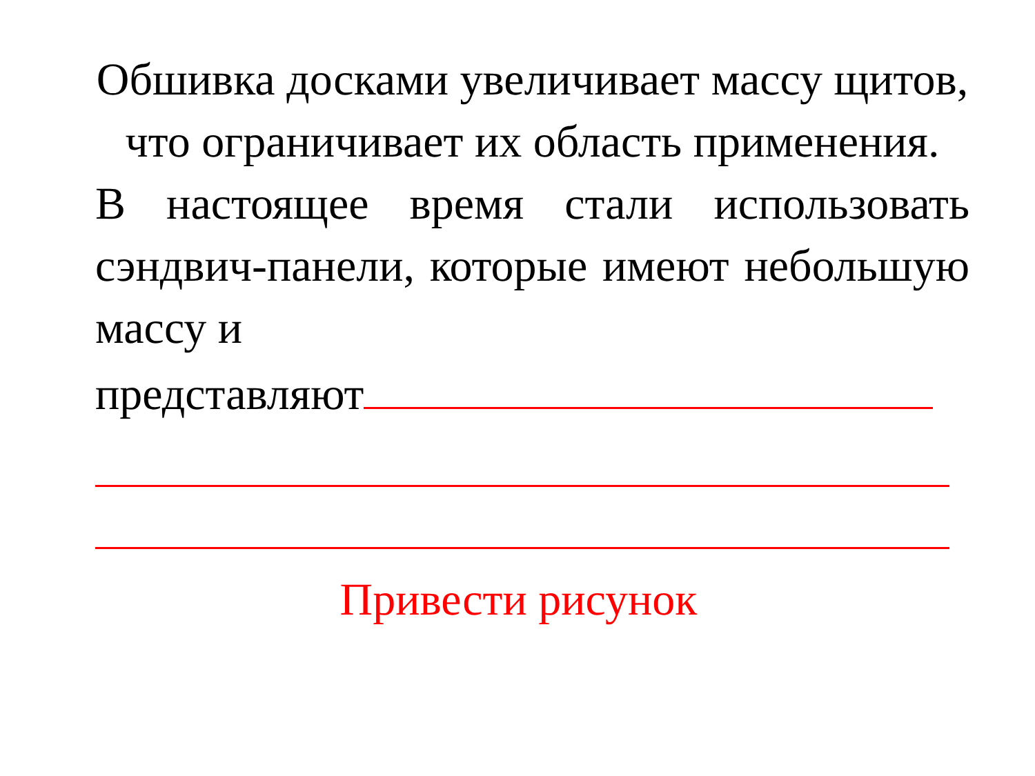Обшивка досками увеличивает массу щитов, что ограничивает их область применения.
В настоящее время стали использовать сэндвич-панели, которые имеют небольшую массу и
представляют
Привести рисунок